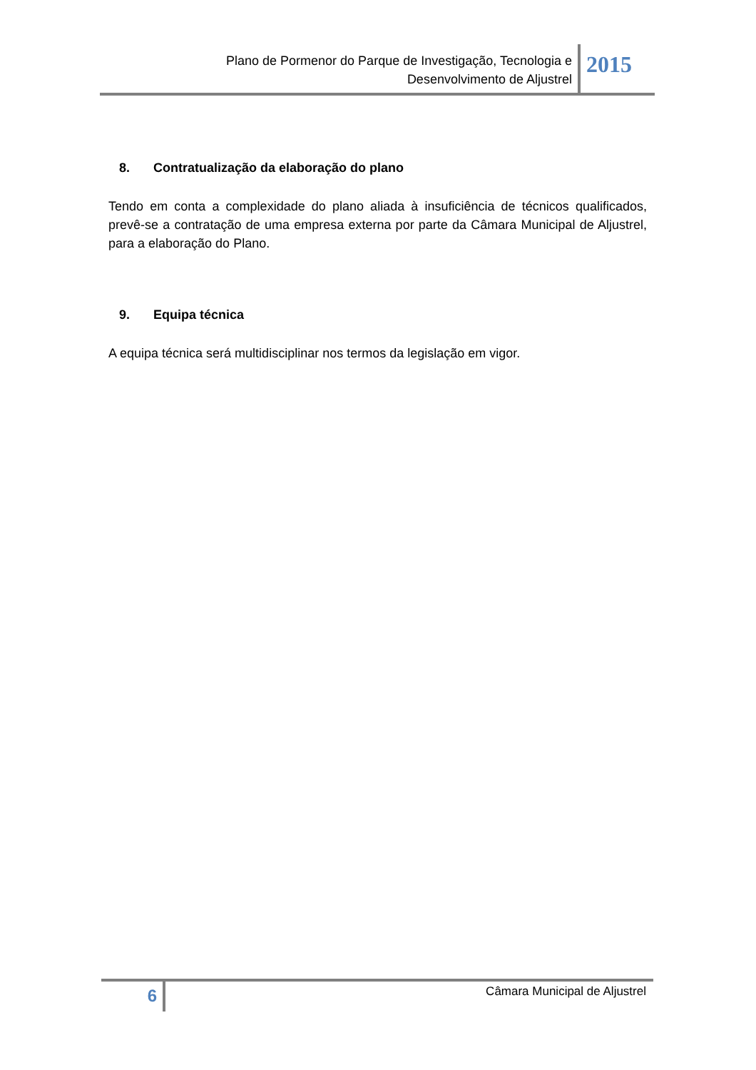Plano de Pormenor do Parque de Investigação, Tecnologia e
Desenvolvimento de Aljustrel
2015
8. Contratualização da elaboração do plano
Tendo em conta a complexidade do plano aliada à insuficiência de técnicos qualificados, prevê-se a contratação de uma empresa externa por parte da Câmara Municipal de Aljustrel, para a elaboração do Plano.
9. Equipa técnica
A equipa técnica será multidisciplinar nos termos da legislação em vigor.
6
Câmara Municipal de Aljustrel